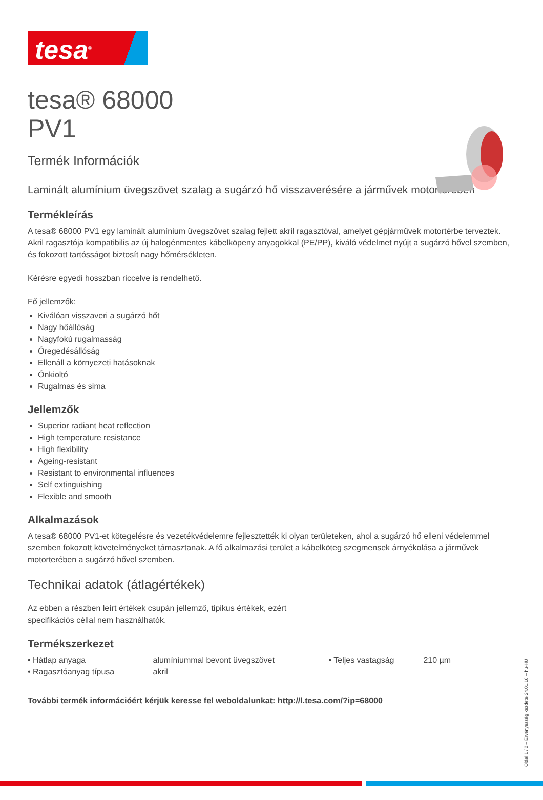tesa<sup>®</sup>
tesa® 68000
PV1
Termék Információk
Laminált alumínium üvegszövet szalag a sugárzó hő visszaverésére a járművek motorterében
Termékleírás
A tesa® 68000 PV1 egy laminált alumínium üvegszövet szalag fejlett akril ragasztóval, amelyet gépjárművek motortérbe terveztek. Akril ragasztója kompatibilis az új halogénmentes kábelköpeny anyagokkal (PE/PP), kiváló védelmet nyújt a sugárzó hővel szemben, és fokozott tartósságot biztosít nagy hőmérsékleten.
Kérésre egyedi hosszban riccelve is rendelhető.
Fő jellemzők:
Kiválóan visszaveri a sugárzó hőt
Nagy hőállóság
Nagyfokú rugalmasság
Öregedésállóság
Ellenáll a környezeti hatásoknak
Önkioltó
Rugalmas és sima
Jellemzők
Superior radiant heat reflection
High temperature resistance
High flexibility
Ageing-resistant
Resistant to environmental influences
Self extinguishing
Flexible and smooth
Alkalmazások
A tesa® 68000 PV1-et kötegelésre és vezetékvédelemre fejlesztették ki olyan területeken, ahol a sugárzó hő elleni védelemmel szemben fokozott követelményeket támasztanak. A fő alkalmazási terület a kábelköteg szegmensek árnyékolása a járművek motorterében a sugárzó hővel szemben.
Technikai adatok (átlagértékek)
Az ebben a részben leírt értékek csupán jellemző, tipikus értékek, ezért
specifikációs céllal nem használhatók.
Termékszerkezet
| • Hátlap anyaga | alumíniummal bevont üvegszövet | • Teljes vastagság | 210 µm |
| • Ragasztóanyag típusa | akril | | |
További termék információért kérjük keresse fel weboldalunkat: http://l.tesa.com/?ip=68000
Oldal 1 / 2 – Érvényesség kezdete 24.01.16 – hu-HU